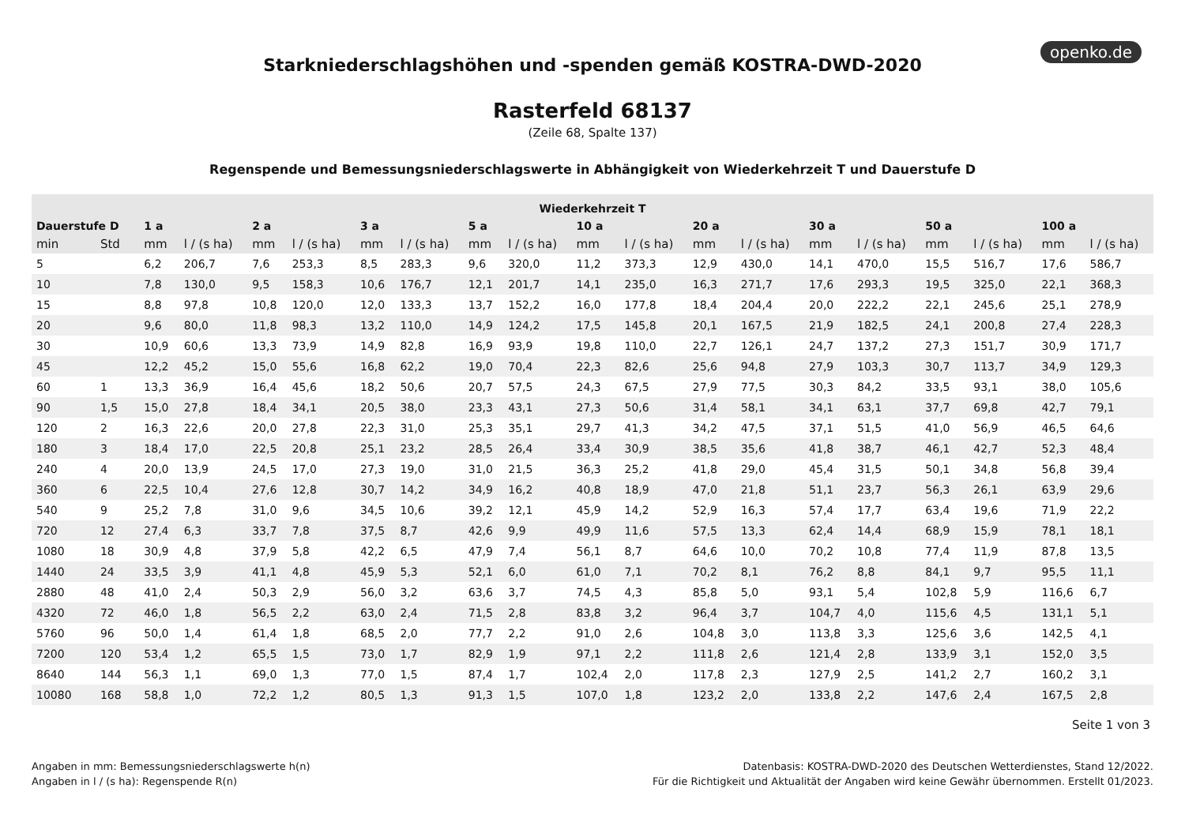openko.de
Starkniederschlagshöhen und -spenden gemäß KOSTRA-DWD-2020
Rasterfeld 68137
(Zeile 68, Spalte 137)
Regenspende und Bemessungsniederschlagswerte in Abhängigkeit von Wiederkehrzeit T und Dauerstufe D
| Wiederkehrzeit T | | | | | | | | | | | | | | | | | | | |
| --- | --- | --- | --- | --- | --- | --- | --- | --- | --- | --- | --- | --- | --- | --- | --- | --- | --- | --- | --- |
| Dauerstufe D | | 1 a | | 2 a | | 3 a | | 5 a | | 10 a | | 20 a | | 30 a | | 50 a | | 100 a | |
| min | Std | mm | l / (s ha) | mm | l / (s ha) | mm | l / (s ha) | mm | l / (s ha) | mm | l / (s ha) | mm | l / (s ha) | mm | l / (s ha) | mm | l / (s ha) | mm | l / (s ha) |
| 5 | | 6,2 | 206,7 | 7,6 | 253,3 | 8,5 | 283,3 | 9,6 | 320,0 | 11,2 | 373,3 | 12,9 | 430,0 | 14,1 | 470,0 | 15,5 | 516,7 | 17,6 | 586,7 |
| 10 | | 7,8 | 130,0 | 9,5 | 158,3 | 10,6 | 176,7 | 12,1 | 201,7 | 14,1 | 235,0 | 16,3 | 271,7 | 17,6 | 293,3 | 19,5 | 325,0 | 22,1 | 368,3 |
| 15 | | 8,8 | 97,8 | 10,8 | 120,0 | 12,0 | 133,3 | 13,7 | 152,2 | 16,0 | 177,8 | 18,4 | 204,4 | 20,0 | 222,2 | 22,1 | 245,6 | 25,1 | 278,9 |
| 20 | | 9,6 | 80,0 | 11,8 | 98,3 | 13,2 | 110,0 | 14,9 | 124,2 | 17,5 | 145,8 | 20,1 | 167,5 | 21,9 | 182,5 | 24,1 | 200,8 | 27,4 | 228,3 |
| 30 | | 10,9 | 60,6 | 13,3 | 73,9 | 14,9 | 82,8 | 16,9 | 93,9 | 19,8 | 110,0 | 22,7 | 126,1 | 24,7 | 137,2 | 27,3 | 151,7 | 30,9 | 171,7 |
| 45 | | 12,2 | 45,2 | 15,0 | 55,6 | 16,8 | 62,2 | 19,0 | 70,4 | 22,3 | 82,6 | 25,6 | 94,8 | 27,9 | 103,3 | 30,7 | 113,7 | 34,9 | 129,3 |
| 60 | 1 | 13,3 | 36,9 | 16,4 | 45,6 | 18,2 | 50,6 | 20,7 | 57,5 | 24,3 | 67,5 | 27,9 | 77,5 | 30,3 | 84,2 | 33,5 | 93,1 | 38,0 | 105,6 |
| 90 | 1,5 | 15,0 | 27,8 | 18,4 | 34,1 | 20,5 | 38,0 | 23,3 | 43,1 | 27,3 | 50,6 | 31,4 | 58,1 | 34,1 | 63,1 | 37,7 | 69,8 | 42,7 | 79,1 |
| 120 | 2 | 16,3 | 22,6 | 20,0 | 27,8 | 22,3 | 31,0 | 25,3 | 35,1 | 29,7 | 41,3 | 34,2 | 47,5 | 37,1 | 51,5 | 41,0 | 56,9 | 46,5 | 64,6 |
| 180 | 3 | 18,4 | 17,0 | 22,5 | 20,8 | 25,1 | 23,2 | 28,5 | 26,4 | 33,4 | 30,9 | 38,5 | 35,6 | 41,8 | 38,7 | 46,1 | 42,7 | 52,3 | 48,4 |
| 240 | 4 | 20,0 | 13,9 | 24,5 | 17,0 | 27,3 | 19,0 | 31,0 | 21,5 | 36,3 | 25,2 | 41,8 | 29,0 | 45,4 | 31,5 | 50,1 | 34,8 | 56,8 | 39,4 |
| 360 | 6 | 22,5 | 10,4 | 27,6 | 12,8 | 30,7 | 14,2 | 34,9 | 16,2 | 40,8 | 18,9 | 47,0 | 21,8 | 51,1 | 23,7 | 56,3 | 26,1 | 63,9 | 29,6 |
| 540 | 9 | 25,2 | 7,8 | 31,0 | 9,6 | 34,5 | 10,6 | 39,2 | 12,1 | 45,9 | 14,2 | 52,9 | 16,3 | 57,4 | 17,7 | 63,4 | 19,6 | 71,9 | 22,2 |
| 720 | 12 | 27,4 | 6,3 | 33,7 | 7,8 | 37,5 | 8,7 | 42,6 | 9,9 | 49,9 | 11,6 | 57,5 | 13,3 | 62,4 | 14,4 | 68,9 | 15,9 | 78,1 | 18,1 |
| 1080 | 18 | 30,9 | 4,8 | 37,9 | 5,8 | 42,2 | 6,5 | 47,9 | 7,4 | 56,1 | 8,7 | 64,6 | 10,0 | 70,2 | 10,8 | 77,4 | 11,9 | 87,8 | 13,5 |
| 1440 | 24 | 33,5 | 3,9 | 41,1 | 4,8 | 45,9 | 5,3 | 52,1 | 6,0 | 61,0 | 7,1 | 70,2 | 8,1 | 76,2 | 8,8 | 84,1 | 9,7 | 95,5 | 11,1 |
| 2880 | 48 | 41,0 | 2,4 | 50,3 | 2,9 | 56,0 | 3,2 | 63,6 | 3,7 | 74,5 | 4,3 | 85,8 | 5,0 | 93,1 | 5,4 | 102,8 | 5,9 | 116,6 | 6,7 |
| 4320 | 72 | 46,0 | 1,8 | 56,5 | 2,2 | 63,0 | 2,4 | 71,5 | 2,8 | 83,8 | 3,2 | 96,4 | 3,7 | 104,7 | 4,0 | 115,6 | 4,5 | 131,1 | 5,1 |
| 5760 | 96 | 50,0 | 1,4 | 61,4 | 1,8 | 68,5 | 2,0 | 77,7 | 2,2 | 91,0 | 2,6 | 104,8 | 3,0 | 113,8 | 3,3 | 125,6 | 3,6 | 142,5 | 4,1 |
| 7200 | 120 | 53,4 | 1,2 | 65,5 | 1,5 | 73,0 | 1,7 | 82,9 | 1,9 | 97,1 | 2,2 | 111,8 | 2,6 | 121,4 | 2,8 | 133,9 | 3,1 | 152,0 | 3,5 |
| 8640 | 144 | 56,3 | 1,1 | 69,0 | 1,3 | 77,0 | 1,5 | 87,4 | 1,7 | 102,4 | 2,0 | 117,8 | 2,3 | 127,9 | 2,5 | 141,2 | 2,7 | 160,2 | 3,1 |
| 10080 | 168 | 58,8 | 1,0 | 72,2 | 1,2 | 80,5 | 1,3 | 91,3 | 1,5 | 107,0 | 1,8 | 123,2 | 2,0 | 133,8 | 2,2 | 147,6 | 2,4 | 167,5 | 2,8 |
Seite 1 von 3
Angaben in mm: Bemessungsniederschlagswerte h(n)
Angaben in l / (s ha): Regenspende R(n)
Datenbasis: KOSTRA-DWD-2020 des Deutschen Wetterdienstes, Stand 12/2022.
Für die Richtigkeit und Aktualität der Angaben wird keine Gewähr übernommen. Erstellt 01/2023.